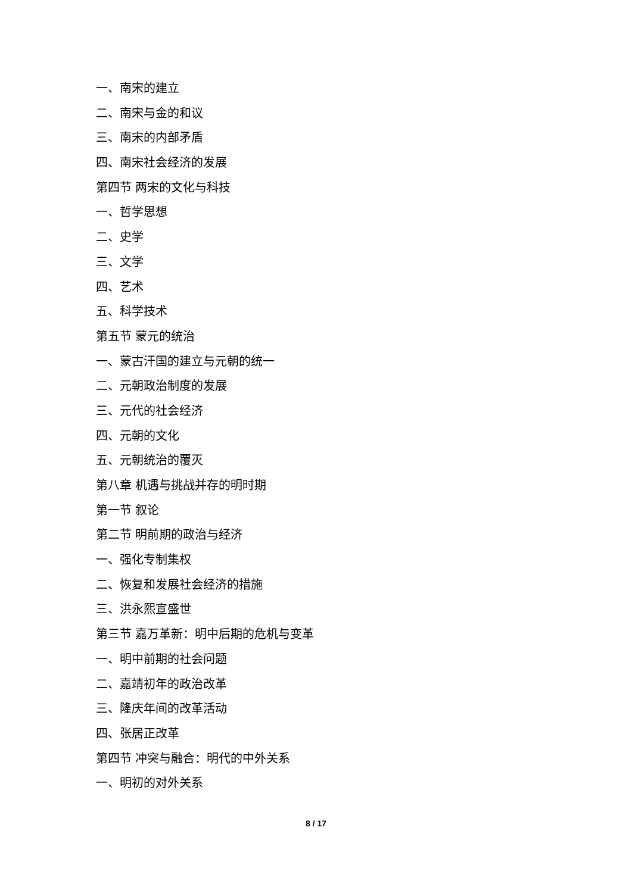一、南宋的建立
二、南宋与金的和议
三、南宋的内部矛盾
四、南宋社会经济的发展
第四节 两宋的文化与科技
一、哲学思想
二、史学
三、文学
四、艺术
五、科学技术
第五节 蒙元的统治
一、蒙古汗国的建立与元朝的统一
二、元朝政治制度的发展
三、元代的社会经济
四、元朝的文化
五、元朝统治的覆灭
第八章 机遇与挑战并存的明时期
第一节 叙论
第二节 明前期的政治与经济
一、强化专制集权
二、恢复和发展社会经济的措施
三、洪永熙宣盛世
第三节 嘉万革新：明中后期的危机与变革
一、明中前期的社会问题
二、嘉靖初年的政治改革
三、隆庆年间的改革活动
四、张居正改革
第四节 冲突与融合：明代的中外关系
一、明初的对外关系
8 / 17